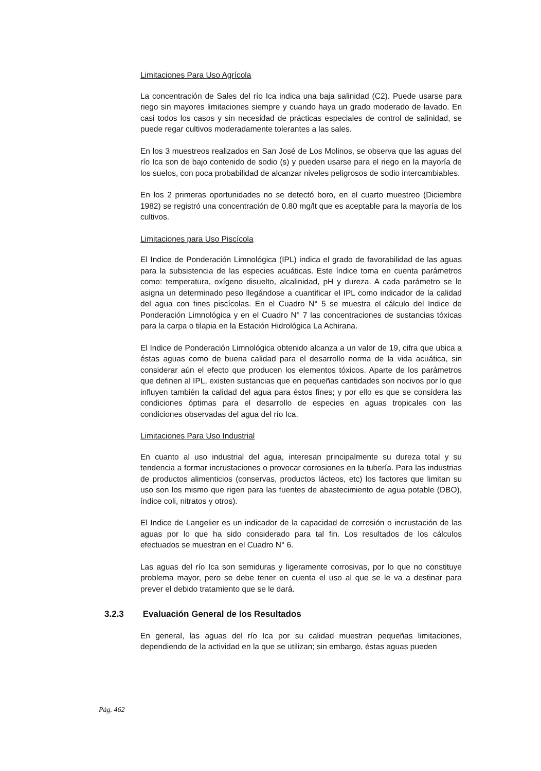Limitaciones Para Uso Agrícola
La concentración de Sales del río Ica indica una baja salinidad (C2). Puede usarse para riego sin mayores limitaciones siempre y cuando haya un grado moderado de lavado. En casi todos los casos y sin necesidad de prácticas especiales de control de salinidad, se puede regar cultivos moderadamente tolerantes a las sales.
En los 3 muestreos realizados en San José de Los Molinos, se observa que las aguas del río Ica son de bajo contenido de sodio (s) y pueden usarse para el riego en la mayoría de los suelos, con poca probabilidad de alcanzar niveles peligrosos de sodio intercambiables.
En los 2 primeras oportunidades no se detectó boro, en el cuarto muestreo (Diciembre 1982) se registró una concentración de 0.80 mg/lt que es aceptable para la mayoría de los cultivos.
Limitaciones para Uso Piscícola
El Indice de Ponderación Limnológica (IPL) indica el grado de favorabilidad de las aguas para la subsistencia de las especies acuáticas. Este índice toma en cuenta parámetros como: temperatura, oxígeno disuelto, alcalinidad, pH y dureza. A cada parámetro se le asigna un determinado peso llegándose a cuantificar el IPL como indicador de la calidad del agua con fines piscícolas. En el Cuadro N° 5 se muestra el cálculo del Indice de Ponderación Limnológica y en el Cuadro N° 7 las concentraciones de sustancias tóxicas para la carpa o tilapia en la Estación Hidrológica La Achirana.
El Indice de Ponderación Limnológica obtenido alcanza a un valor de 19, cifra que ubica a éstas aguas como de buena calidad para el desarrollo norma de la vida acuática, sin considerar aún el efecto que producen los elementos tóxicos. Aparte de los parámetros que definen al IPL, existen sustancias que en pequeñas cantidades son nocivos por lo que influyen también la calidad del agua para éstos fines; y por ello es que se considera las condiciones óptimas para el desarrollo de especies en aguas tropicales con las condiciones observadas del agua del río Ica.
Limitaciones Para Uso Industrial
En cuanto al uso industrial del agua, interesan principalmente su dureza total y su tendencia a formar incrustaciones o provocar corrosiones en la tubería. Para las industrias de productos alimenticios (conservas, productos lácteos, etc) los factores que limitan su uso son los mismo que rigen para las fuentes de abastecimiento de agua potable (DBO), índice coli, nitratos y otros).
El Indice de Langelier es un indicador de la capacidad de corrosión o incrustación de las aguas por lo que ha sido considerado para tal fin. Los resultados de los cálculos efectuados se muestran en el Cuadro N° 6.
Las aguas del río Ica son semiduras y ligeramente corrosivas, por lo que no constituye problema mayor, pero se debe tener en cuenta el uso al que se le va a destinar para prever el debido tratamiento que se le dará.
3.2.3 Evaluación General de los Resultados
En general, las aguas del río Ica por su calidad muestran pequeñas limitaciones, dependiendo de la actividad en la que se utilizan; sin embargo, éstas aguas pueden
Pág. 462